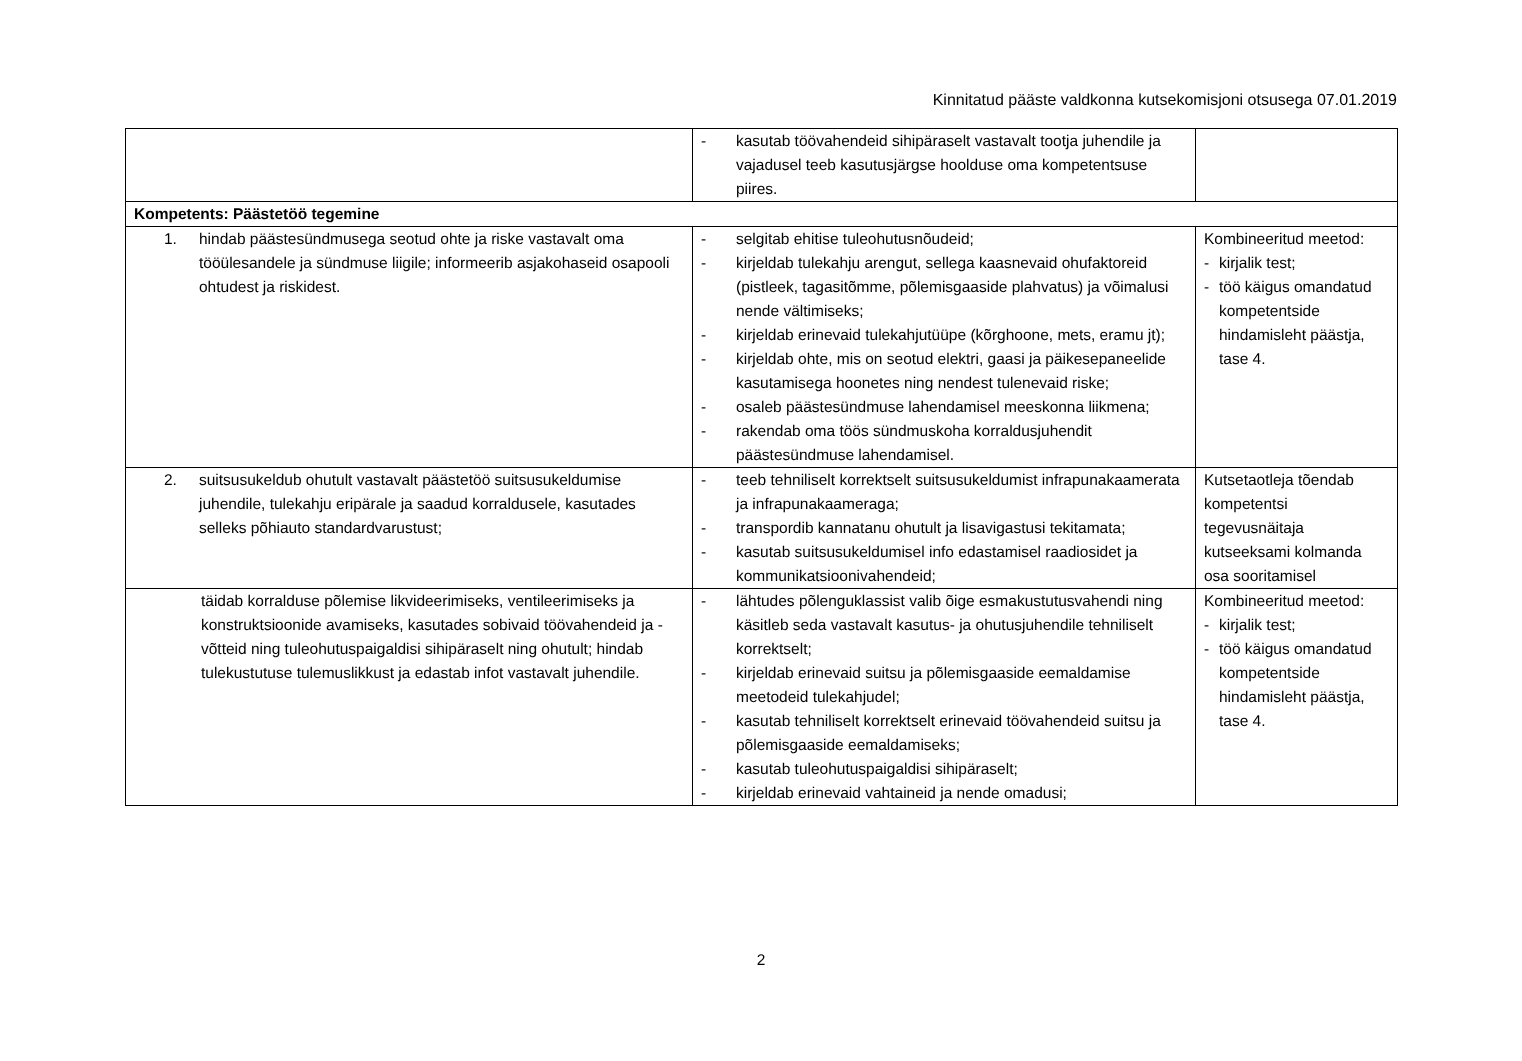Kinnitatud pääste valdkonna kutsekomisjoni otsusega 07.01.2019
| | - kasutab töövahendeid sihipäraselt vastavalt tootja juhendile ja vajadusel teeb kasutusjärgse hoolduse oma kompetentsuse piires. | |
| Kompetents: Päästetöö tegemine | | |
| 1. hindab päästesündmusega seotud ohte ja riske vastavalt oma tööülesandele ja sündmuse liigile; informeerib asjakohaseid osapooli ohtudest ja riskidest. | - selgitab ehitise tuleohutusnõudeid; - kirjeldab tulekahju arengut, sellega kaasnevaid ohufaktoreid (pistleek, tagasitõmme, põlemisgaaside plahvatus) ja võimalusi nende vältimiseks; - kirjeldab erinevaid tulekahjutüüpe (kõrghoone, mets, eramu jt); - kirjeldab ohte, mis on seotud elektri, gaasi ja päikesepaneelide kasutamisega hoonetes ning nendest tulenevaid riske; - osaleb päästesündmuse lahendamisel meeskonna liikmena; - rakendab oma töös sündmuskoha korraldusjuhendit päästesündmuse lahendamisel. | Kombineeritud meetod: - kirjalik test; - töö käigus omandatud kompetentside hindamisleht päästja, tase 4. |
| 2. suitsusukeldub ohutult vastavalt päästetöö suitsusukeldumise juhendile, tulekahju eripärale ja saadud korraldusele, kasutades selleks põhiauto standardvarustust; | - teeb tehniliselt korrektselt suitsusukeldumist infrapunakaamerata ja infrapunakaameraga; - transpordib kannatanu ohutult ja lisavigastusi tekitamata; - kasutab suitsusukeldumisel info edastamisel raadiosidet ja kommunikatsioonivahendeid; | Kutsetaotleja tõendab kompetentsi tegevusnäitaja kutseeksami kolmanda osa sooritamisel |
| täidab korralduse põlemise likvideerimiseks, ventileerimiseks ja konstruktsioonide avamiseks, kasutades sobivaid töövahendeid ja -võtteid ning tuleohutuspaigaldisi sihipäraselt ning ohutult; hindab tulekustutuse tulemuslikkust ja edastab infot vastavalt juhendile. | - lähtudes põlenguklassist valib õige esmakustutusvahendi ning käsitleb seda vastavalt kasutus- ja ohutusjuhendile tehniliselt korrektselt; - kirjeldab erinevaid suitsu ja põlemisgaaside eemaldamise meetodeid tulekahjudel; - kasutab tehniliselt korrektselt erinevaid töövahendeid suitsu ja põlemisgaaside eemaldamiseks; - kasutab tuleohutuspaigaldisi sihipäraselt; - kirjeldab erinevaid vahtaineid ja nende omadusi; | Kombineeritud meetod: - kirjalik test; - töö käigus omandatud kompetentside hindamisleht päästja, tase 4. |
2